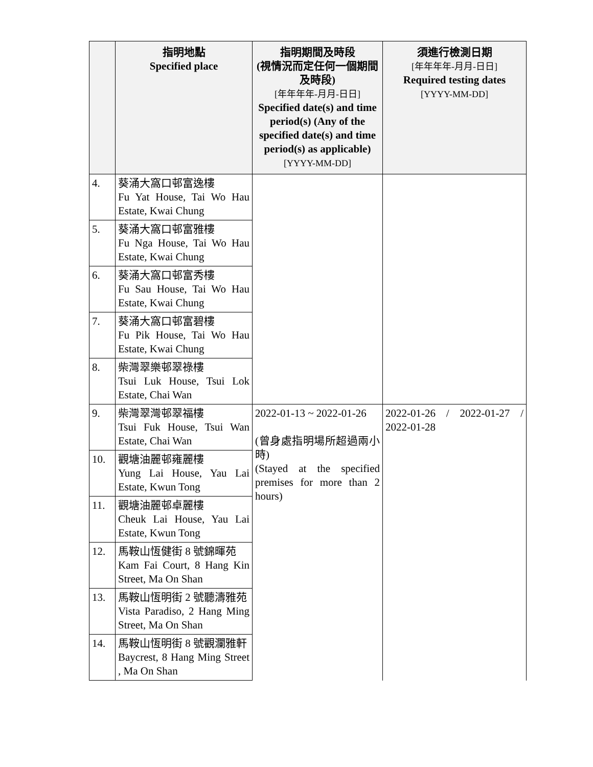| | 指明地點 Specified place | 指明期間及時段 (視情況而定任何一個期間及時段) [年年年年-月月-日日] Specified date(s) and time period(s) (Any of the specified date(s) and time period(s) as applicable) [YYYY-MM-DD] | 須進行檢測日期 [年年年年-月月-日日] Required testing dates [YYYY-MM-DD] |
| --- | --- | --- | --- |
| 4. | 葵涌大窩口邨富逸樓 Fu Yat House, Tai Wo Hau Estate, Kwai Chung | | |
| 5. | 葵涌大窩口邨富雅樓 Fu Nga House, Tai Wo Hau Estate, Kwai Chung | | |
| 6. | 葵涌大窩口邨富秀樓 Fu Sau House, Tai Wo Hau Estate, Kwai Chung | | |
| 7. | 葵涌大窩口邨富碧樓 Fu Pik House, Tai Wo Hau Estate, Kwai Chung | | |
| 8. | 柴灣翠樂邨翠祿樓 Tsui Luk House, Tsui Lok Estate, Chai Wan | | |
| 9. | 柴灣翠灣邨翠福樓 Tsui Fuk House, Tsui Wan Estate, Chai Wan | 2022-01-13 ~ 2022-01-26 (曾身處指明場所超過兩小時) (Stayed at the specified premises for more than 2 hours) | 2022-01-26 / 2022-01-27 / 2022-01-28 |
| 10. | 觀塘油麗邨雍麗樓 Yung Lai House, Yau Lai Estate, Kwun Tong | | |
| 11. | 觀塘油麗邨卓麗樓 Cheuk Lai House, Yau Lai Estate, Kwun Tong | | |
| 12. | 馬鞍山恆健街 8 號錦暉苑 Kam Fai Court, 8 Hang Kin Street, Ma On Shan | | |
| 13. | 馬鞍山恆明街 2 號聽濤雅苑 Vista Paradiso, 2 Hang Ming Street, Ma On Shan | | |
| 14. | 馬鞍山恆明街 8 號觀瀾雅軒 Baycrest, 8 Hang Ming Street , Ma On Shan | | |